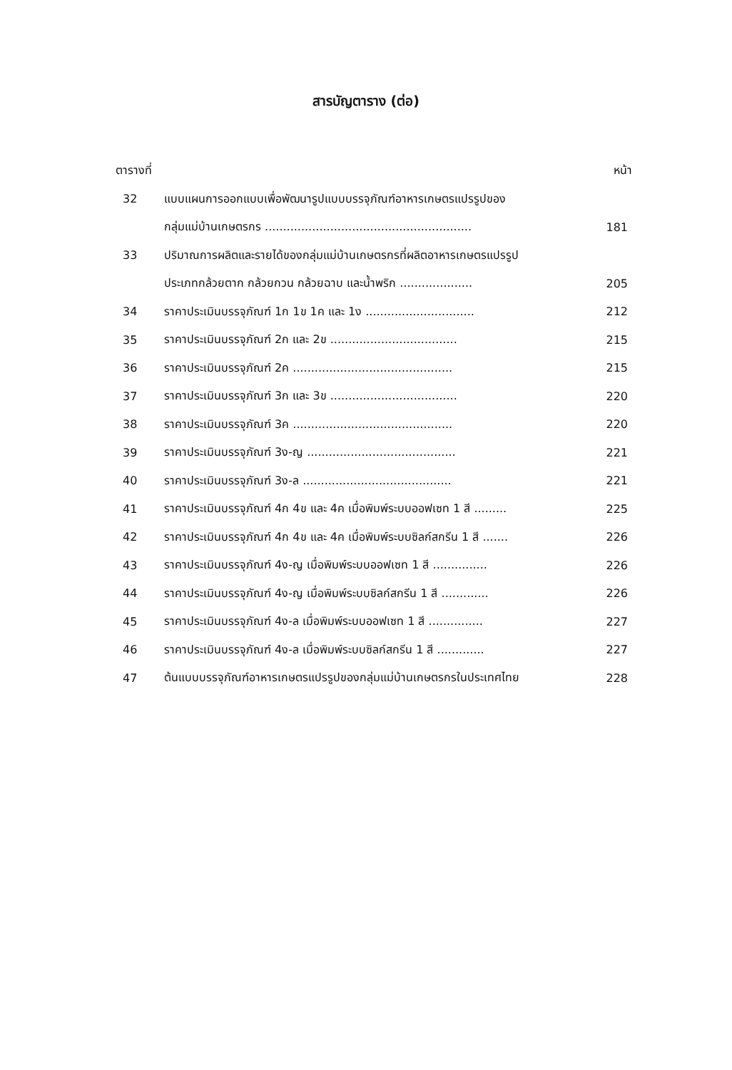สารบัญตาราง (ต่อ)
ตารางที่ หน้า
| 32 | แบบแผนการออกแบบเพื่อพัฒนารูปแบบบรรจุภัณฑ์อาหารเกษตรแปรรูปของ | |
| | กลุ่มแม่บ้านเกษตรกร ......................................................... | 181 |
| 33 | ปริมาณการผลิตและรายได้ของกลุ่มแม่บ้านเกษตรกรที่ผลิตอาหารเกษตรแปรรูป | |
| | ประเภทกล้วยตาก กล้วยกวน กล้วยฉาบ และน้ำพริก .................... | 205 |
| 34 | ราคาประเมินบรรจุภัณฑ์ 1ก 1ข 1ค และ 1ง .............................. | 212 |
| 35 | ราคาประเมินบรรจุภัณฑ์ 2ก และ 2ข ................................... | 215 |
| 36 | ราคาประเมินบรรจุภัณฑ์ 2ค ............................................ | 215 |
| 37 | ราคาประเมินบรรจุภัณฑ์ 3ก และ 3ข ................................... | 220 |
| 38 | ราคาประเมินบรรจุภัณฑ์ 3ค ............................................ | 220 |
| 39 | ราคาประเมินบรรจุภัณฑ์ 3ง-ญ ......................................... | 221 |
| 40 | ราคาประเมินบรรจุภัณฑ์ 3ง-ล ......................................... | 221 |
| 41 | ราคาประเมินบรรจุภัณฑ์ 4ก 4ข และ 4ค เมื่อพิมพ์ระบบออฟเซท 1 สี ......... | 225 |
| 42 | ราคาประเมินบรรจุภัณฑ์ 4ก 4ข และ 4ค เมื่อพิมพ์ระบบซิลก์สกรีน 1 สี ....... | 226 |
| 43 | ราคาประเมินบรรจุภัณฑ์ 4ง-ญ เมื่อพิมพ์ระบบออฟเซท 1 สี ............... | 226 |
| 44 | ราคาประเมินบรรจุภัณฑ์ 4ง-ญ เมื่อพิมพ์ระบบซิลก์สกรีน 1 สี ............. | 226 |
| 45 | ราคาประเมินบรรจุภัณฑ์ 4ง-ล เมื่อพิมพ์ระบบออฟเซท 1 สี ............... | 227 |
| 46 | ราคาประเมินบรรจุภัณฑ์ 4ง-ล เมื่อพิมพ์ระบบซิลก์สกรีน 1 สี ............. | 227 |
| 47 | ต้นแบบบรรจุภัณฑ์อาหารเกษตรแปรรูปของกลุ่มแม่บ้านเกษตรกรในประเทศไทย | 228 |